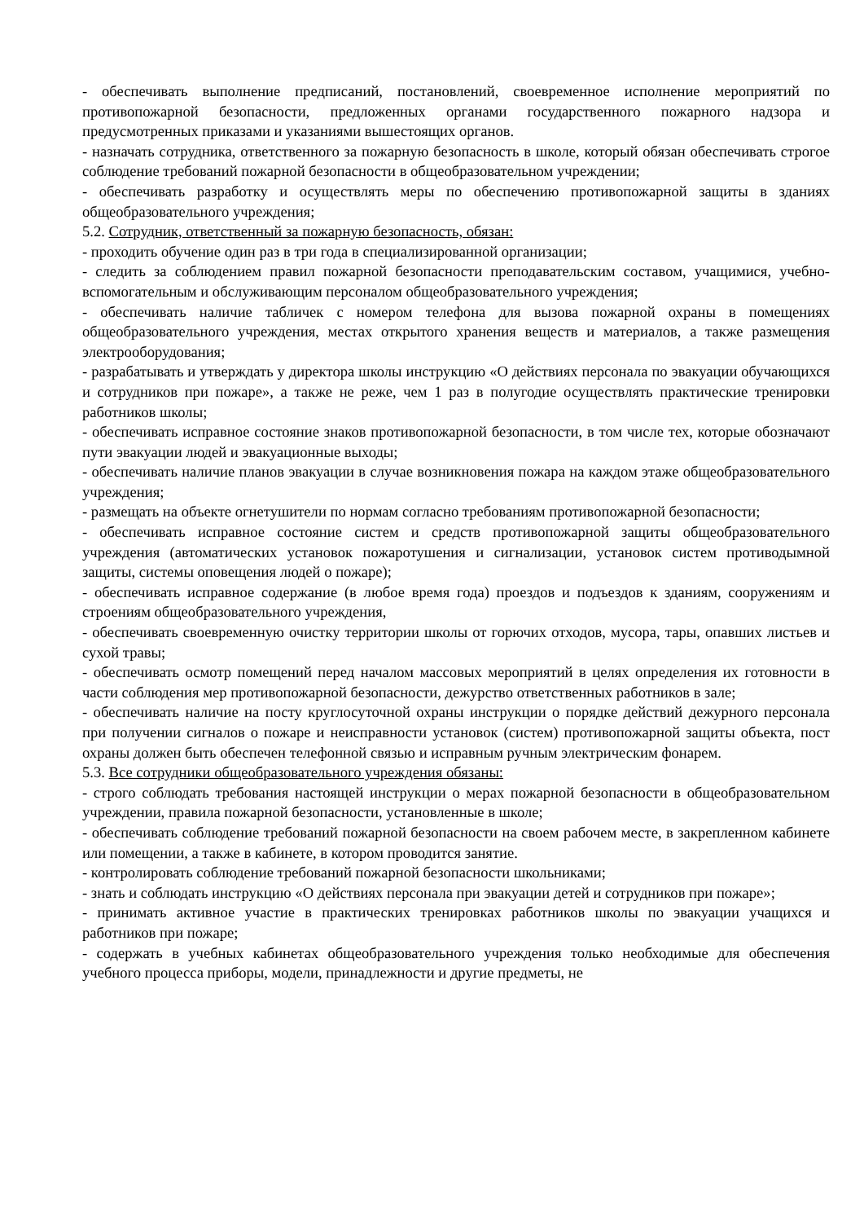- обеспечивать выполнение предписаний, постановлений, своевременное исполнение мероприятий по противопожарной безопасности, предложенных органами государственного пожарного надзора и предусмотренных приказами и указаниями вышестоящих органов.
- назначать сотрудника, ответственного за пожарную безопасность в школе, который обязан обеспечивать строгое соблюдение требований пожарной безопасности в общеобразовательном учреждении;
- обеспечивать разработку и осуществлять меры по обеспечению противопожарной защиты в зданиях общеобразовательного учреждения;
5.2. Сотрудник, ответственный за пожарную безопасность, обязан:
- проходить обучение один раз в три года в специализированной организации;
- следить за соблюдением правил пожарной безопасности преподавательским составом, учащимися, учебно-вспомогательным и обслуживающим персоналом общеобразовательного учреждения;
- обеспечивать наличие табличек с номером телефона для вызова пожарной охраны в помещениях общеобразовательного учреждения, местах открытого хранения веществ и материалов, а также размещения электрооборудования;
- разрабатывать и утверждать у директора школы инструкцию «О действиях персонала по эвакуации обучающихся и сотрудников при пожаре», а также не реже, чем 1 раз в полугодие осуществлять практические тренировки работников школы;
- обеспечивать исправное состояние знаков противопожарной безопасности, в том числе тех, которые обозначают пути эвакуации людей и эвакуационные выходы;
- обеспечивать наличие планов эвакуации в случае возникновения пожара на каждом этаже общеобразовательного учреждения;
- размещать на объекте огнетушители по нормам согласно требованиям противопожарной безопасности;
- обеспечивать исправное состояние систем и средств противопожарной защиты общеобразовательного учреждения (автоматических установок пожаротушения и сигнализации, установок систем противодымной защиты, системы оповещения людей о пожаре);
- обеспечивать исправное содержание (в любое время года) проездов и подъездов к зданиям, сооружениям и строениям общеобразовательного учреждения,
- обеспечивать своевременную очистку территории школы от горючих отходов, мусора, тары, опавших листьев и сухой травы;
- обеспечивать осмотр помещений перед началом массовых мероприятий в целях определения их готовности в части соблюдения мер противопожарной безопасности, дежурство ответственных работников в зале;
- обеспечивать наличие на посту круглосуточной охраны инструкции о порядке действий дежурного персонала при получении сигналов о пожаре и неисправности установок (систем) противопожарной защиты объекта, пост охраны должен быть обеспечен телефонной связью и исправным ручным электрическим фонарем.
5.3. Все сотрудники общеобразовательного учреждения обязаны:
- строго соблюдать требования настоящей инструкции о мерах пожарной безопасности в общеобразовательном учреждении, правила пожарной безопасности, установленные в школе;
- обеспечивать соблюдение требований пожарной безопасности на своем рабочем месте, в закрепленном кабинете или помещении, а также в кабинете, в котором проводится занятие.
- контролировать соблюдение требований пожарной безопасности школьниками;
- знать и соблюдать инструкцию «О действиях персонала при эвакуации детей и сотрудников при пожаре»;
- принимать активное участие в практических тренировках работников школы по эвакуации учащихся и работников при пожаре;
- содержать в учебных кабинетах общеобразовательного учреждения только необходимые для обеспечения учебного процесса приборы, модели, принадлежности и другие предметы, не